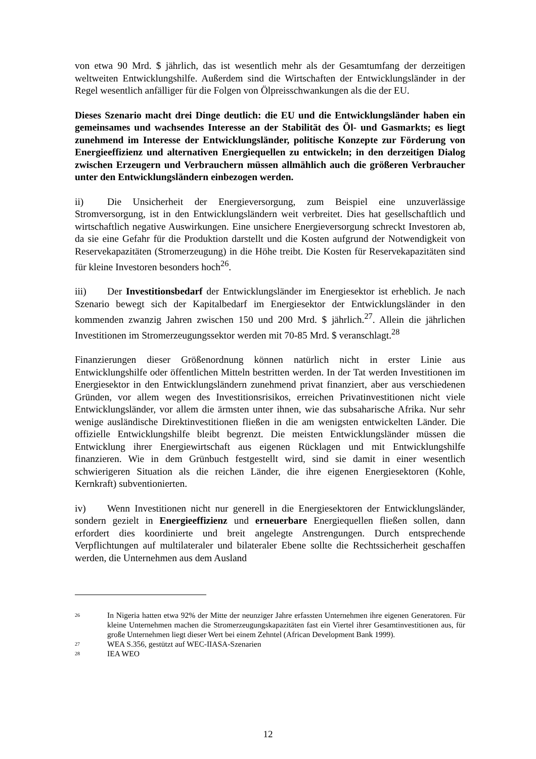von etwa 90 Mrd. $ jährlich, das ist wesentlich mehr als der Gesamtumfang der derzeitigen weltweiten Entwicklungshilfe. Außerdem sind die Wirtschaften der Entwicklungsländer in der Regel wesentlich anfälliger für die Folgen von Ölpreisschwankungen als die der EU.
Dieses Szenario macht drei Dinge deutlich: die EU und die Entwicklungsländer haben ein gemeinsames und wachsendes Interesse an der Stabilität des Öl- und Gasmarkts; es liegt zunehmend im Interesse der Entwicklungsländer, politische Konzepte zur Förderung von Energieeffizienz und alternativen Energiequellen zu entwickeln; in den derzeitigen Dialog zwischen Erzeugern und Verbrauchern müssen allmählich auch die größeren Verbraucher unter den Entwicklungsländern einbezogen werden.
ii) Die Unsicherheit der Energieversorgung, zum Beispiel eine unzuverlässige Stromversorgung, ist in den Entwicklungsländern weit verbreitet. Dies hat gesellschaftlich und wirtschaftlich negative Auswirkungen. Eine unsichere Energieversorgung schreckt Investoren ab, da sie eine Gefahr für die Produktion darstellt und die Kosten aufgrund der Notwendigkeit von Reservekapazitäten (Stromerzeugung) in die Höhe treibt. Die Kosten für Reservekapazitäten sind für kleine Investoren besonders hoch<sup>26</sup>.
iii) Der Investitionsbedarf der Entwicklungsländer im Energiesektor ist erheblich. Je nach Szenario bewegt sich der Kapitalbedarf im Energiesektor der Entwicklungsländer in den kommenden zwanzig Jahren zwischen 150 und 200 Mrd. $ jährlich.<sup>27</sup>. Allein die jährlichen Investitionen im Stromerzeugungssektor werden mit 70-85 Mrd. $ veranschlagt.<sup>28</sup>
Finanzierungen dieser Größenordnung können natürlich nicht in erster Linie aus Entwicklungshilfe oder öffentlichen Mitteln bestritten werden. In der Tat werden Investitionen im Energiesektor in den Entwicklungsländern zunehmend privat finanziert, aber aus verschiedenen Gründen, vor allem wegen des Investitionsrisikos, erreichen Privatinvestitionen nicht viele Entwicklungsländer, vor allem die ärmsten unter ihnen, wie das subsaharische Afrika. Nur sehr wenige ausländische Direktinvestitionen fließen in die am wenigsten entwickelten Länder. Die offizielle Entwicklungshilfe bleibt begrenzt. Die meisten Entwicklungsländer müssen die Entwicklung ihrer Energiewirtschaft aus eigenen Rücklagen und mit Entwicklungshilfe finanzieren. Wie in dem Grünbuch festgestellt wird, sind sie damit in einer wesentlich schwierigeren Situation als die reichen Länder, die ihre eigenen Energiesektoren (Kohle, Kernkraft) subventionierten.
iv) Wenn Investitionen nicht nur generell in die Energiesektoren der Entwicklungsländer, sondern gezielt in Energieeffizienz und erneuerbare Energiequellen fließen sollen, dann erfordert dies koordinierte und breit angelegte Anstrengungen. Durch entsprechende Verpflichtungen auf multilateraler und bilateraler Ebene sollte die Rechtssicherheit geschaffen werden, die Unternehmen aus dem Ausland
26
In Nigeria hatten etwa 92% der Mitte der neunziger Jahre erfassten Unternehmen ihre eigenen Generatoren. Für kleine Unternehmen machen die Stromerzeugungskapazitäten fast ein Viertel ihrer Gesamtinvestitionen aus, für große Unternehmen liegt dieser Wert bei einem Zehntel (African Development Bank 1999).
27
WEA S.356, gestützt auf WEC-IIASA-Szenarien
28
IEA WEO
12